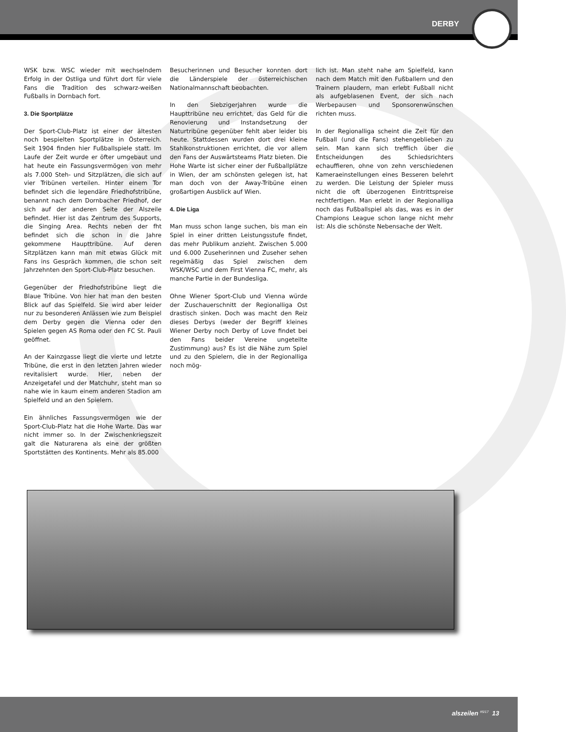DERBY
WSK bzw. WSC wieder mit wechselndem Erfolg in der Ostliga und führt dort für viele Fans die Tradition des schwarz-weißen Fußballs in Dornbach fort.
3. Die Sportplätze
Der Sport-Club-Platz ist einer der ältesten noch bespielten Sportplätze in Österreich. Seit 1904 finden hier Fußballspiele statt. Im Laufe der Zeit wurde er öfter umgebaut und hat heute ein Fassungsvermögen von mehr als 7.000 Steh- und Sitzplätzen, die sich auf vier Tribünen verteilen. Hinter einem Tor befindet sich die legendäre Friedhofstribüne, benannt nach dem Dornbacher Friedhof, der sich auf der anderen Seite der Alszeile befindet. Hier ist das Zentrum des Supports, die Singing Area. Rechts neben der fht befindet sich die schon in die Jahre gekommene Haupttribüne. Auf deren Sitzplätzen kann man mit etwas Glück mit Fans ins Gespräch kommen, die schon seit Jahrzehnten den Sport-Club-Platz besuchen.
Gegenüber der Friedhofstribüne liegt die Blaue Tribüne. Von hier hat man den besten Blick auf das Spielfeld. Sie wird aber leider nur zu besonderen Anlässen wie zum Beispiel dem Derby gegen die Vienna oder den Spielen gegen AS Roma oder den FC St. Pauli geöffnet.
An der Kainzgasse liegt die vierte und letzte Tribüne, die erst in den letzten Jahren wieder revitalisiert wurde. Hier, neben der Anzeigetafel und der Matchuhr, steht man so nahe wie in kaum einem anderen Stadion am Spielfeld und an den Spielern.
Ein ähnliches Fassungsvermögen wie der Sport-Club-Platz hat die Hohe Warte. Das war nicht immer so. In der Zwischenkriegszeit galt die Naturarena als eine der größten Sportstätten des Kontinents. Mehr als 85.000
Besucherinnen und Besucher konnten dort die Länderspiele der österreichischen Nationalmannschaft beobachten.
In den Siebzigerjahren wurde die Haupttribüne neu errichtet, das Geld für die Renovierung und Instandsetzung der Naturtribüne gegenüber fehlt aber leider bis heute. Stattdessen wurden dort drei kleine Stahlkonstruktionen errichtet, die vor allem den Fans der Auswärtsteams Platz bieten. Die Hohe Warte ist sicher einer der Fußballplätze in Wien, der am schönsten gelegen ist, hat man doch von der Away-Tribüne einen großartigen Ausblick auf Wien.
4. Die Liga
Man muss schon lange suchen, bis man ein Spiel in einer dritten Leistungsstufe findet, das mehr Publikum anzieht. Zwischen 5.000 und 6.000 Zuseherinnen und Zuseher sehen regelmäßig das Spiel zwischen dem WSK/WSC und dem First Vienna FC, mehr, als manche Partie in der Bundesliga.
Ohne Wiener Sport-Club und Vienna würde der Zuschauerschnitt der Regionalliga Ost drastisch sinken. Doch was macht den Reiz dieses Derbys (weder der Begriff kleines Wiener Derby noch Derby of Love findet bei den Fans beider Vereine ungeteilte Zustimmung) aus? Es ist die Nähe zum Spiel und zu den Spielern, die in der Regionalliga noch mög-
lich ist. Man steht nahe am Spielfeld, kann nach dem Match mit den Fußballern und den Trainern plaudern, man erlebt Fußball nicht als aufgeblasenen Event, der sich nach Werbepausen und Sponsorenwünschen richten muss.
In der Regionalliga scheint die Zeit für den Fußball (und die Fans) stehengeblieben zu sein. Man kann sich trefflich über die Entscheidungen des Schiedsrichters echauffieren, ohne von zehn verschiedenen Kameraeinstellungen eines Besseren belehrt zu werden. Die Leistung der Spieler muss nicht die oft überzogenen Eintrittspreise rechtfertigen. Man erlebt in der Regionalliga noch das Fußballspiel als das, was es in der Champions League schon lange nicht mehr ist: Als die schönste Nebensache der Welt.
alszeilen <sup>#5/17</sup> 13